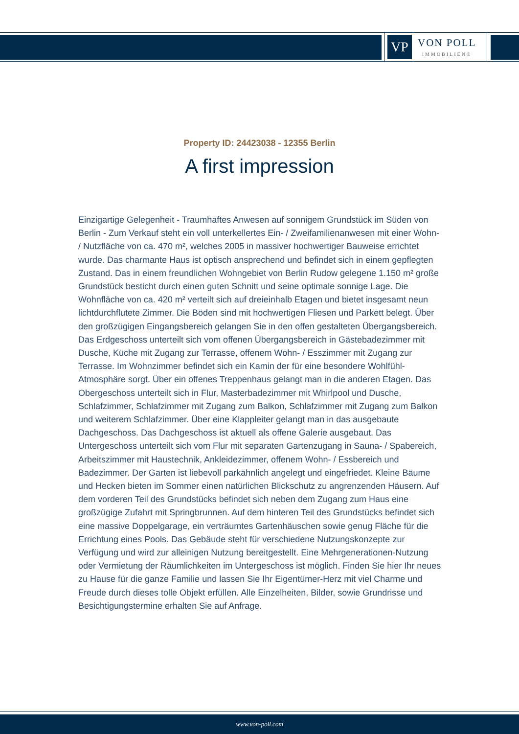VP
VON POLL
IMMOBILIEN®
Property ID: 24423038 - 12355 Berlin
A first impression
Einzigartige Gelegenheit - Traumhaftes Anwesen auf sonnigem Grundstück im Süden von Berlin - Zum Verkauf steht ein voll unterkellertes Ein- / Zweifamilienanwesen mit einer Wohn- / Nutzfläche von ca. 470 m², welches 2005 in massiver hochwertiger Bauweise errichtet wurde. Das charmante Haus ist optisch ansprechend und befindet sich in einem gepflegten Zustand. Das in einem freundlichen Wohngebiet von Berlin Rudow gelegene 1.150 m² große Grundstück besticht durch einen guten Schnitt und seine optimale sonnige Lage. Die Wohnfläche von ca. 420 m² verteilt sich auf dreieinhalb Etagen und bietet insgesamt neun lichtdurchflutete Zimmer. Die Böden sind mit hochwertigen Fliesen und Parkett belegt. Über den großzügigen Eingangsbereich gelangen Sie in den offen gestalteten Übergangsbereich. Das Erdgeschoss unterteilt sich vom offenen Übergangsbereich in Gästebadezimmer mit Dusche, Küche mit Zugang zur Terrasse, offenem Wohn- / Esszimmer mit Zugang zur Terrasse. Im Wohnzimmer befindet sich ein Kamin der für eine besondere Wohlfühl-Atmosphäre sorgt. Über ein offenes Treppenhaus gelangt man in die anderen Etagen. Das Obergeschoss unterteilt sich in Flur, Masterbadezimmer mit Whirlpool und Dusche, Schlafzimmer, Schlafzimmer mit Zugang zum Balkon, Schlafzimmer mit Zugang zum Balkon und weiterem Schlafzimmer. Über eine Klappleiter gelangt man in das ausgebaute Dachgeschoss. Das Dachgeschoss ist aktuell als offene Galerie ausgebaut. Das Untergeschoss unterteilt sich vom Flur mit separaten Gartenzugang in Sauna- / Spabereich, Arbeitszimmer mit Haustechnik, Ankleidezimmer, offenem Wohn- / Essbereich und Badezimmer. Der Garten ist liebevoll parkähnlich angelegt und eingefriedet. Kleine Bäume und Hecken bieten im Sommer einen natürlichen Blickschutz zu angrenzenden Häusern. Auf dem vorderen Teil des Grundstücks befindet sich neben dem Zugang zum Haus eine großzügige Zufahrt mit Springbrunnen. Auf dem hinteren Teil des Grundstücks befindet sich eine massive Doppelgarage, ein verträumtes Gartenhäuschen sowie genug Fläche für die Errichtung eines Pools. Das Gebäude steht für verschiedene Nutzungskonzepte zur Verfügung und wird zur alleinigen Nutzung bereitgestellt. Eine Mehrgenerationen-Nutzung oder Vermietung der Räumlichkeiten im Untergeschoss ist möglich. Finden Sie hier Ihr neues zu Hause für die ganze Familie und lassen Sie Ihr Eigentümer-Herz mit viel Charme und Freude durch dieses tolle Objekt erfüllen. Alle Einzelheiten, Bilder, sowie Grundrisse und Besichtigungstermine erhalten Sie auf Anfrage.
www.von-poll.com